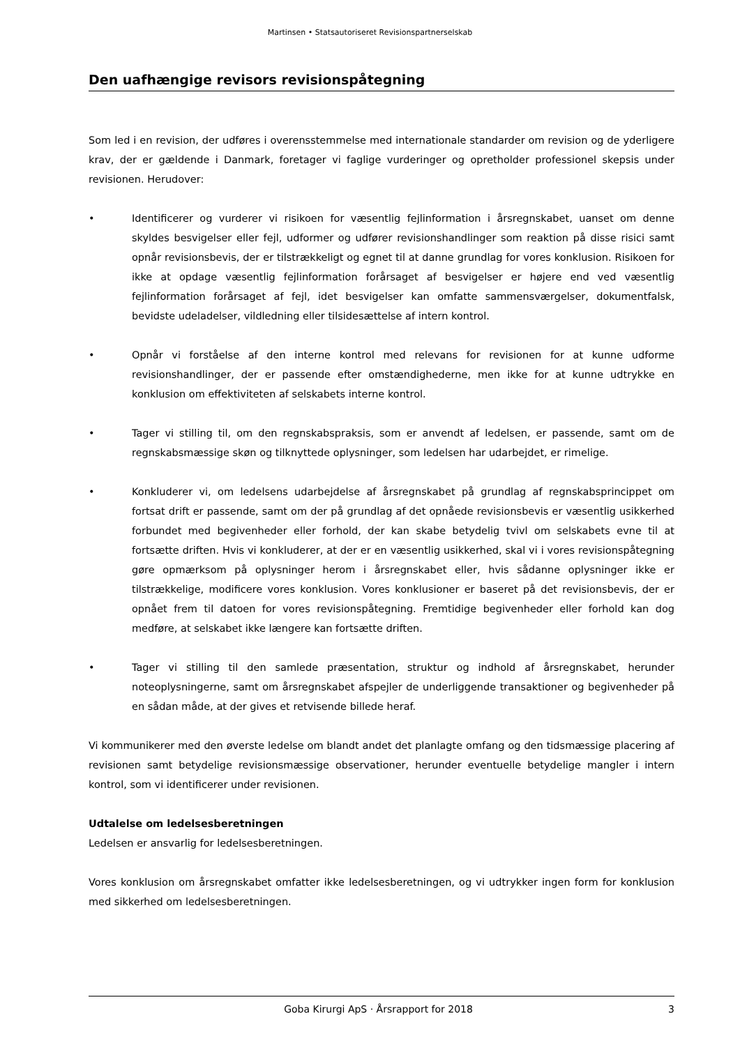Martinsen • Statsautoriseret Revisionspartnerselskab
Den uafhængige revisors revisionspåtegning
Som led i en revision, der udføres i overensstemmelse med internationale standarder om revision og de yderligere krav, der er gældende i Danmark, foretager vi faglige vurderinger og opretholder professionel skepsis under revisionen. Herudover:
• Identificerer og vurderer vi risikoen for væsentlig fejlinformation i årsregnskabet, uanset om denne skyldes besvigelser eller fejl, udformer og udfører revisionshandlinger som reaktion på disse risici samt opnår revisionsbevis, der er tilstrækkeligt og egnet til at danne grundlag for vores konklusion. Risikoen for ikke at opdage væsentlig fejlinformation forårsaget af besvigelser er højere end ved væsentlig fejlinformation forårsaget af fejl, idet besvigelser kan omfatte sammensværgelser, dokumentfalsk, bevidste udeladelser, vildledning eller tilsidesættelse af intern kontrol.
• Opnår vi forståelse af den interne kontrol med relevans for revisionen for at kunne udforme revisionshandlinger, der er passende efter omstændighederne, men ikke for at kunne udtrykke en konklusion om effektiviteten af selskabets interne kontrol.
• Tager vi stilling til, om den regnskabspraksis, som er anvendt af ledelsen, er passende, samt om de regnskabsmæssige skøn og tilknyttede oplysninger, som ledelsen har udarbejdet, er rimelige.
• Konkluderer vi, om ledelsens udarbejdelse af årsregnskabet på grundlag af regnskabsprincippet om fortsat drift er passende, samt om der på grundlag af det opnåede revisionsbevis er væsentlig usikkerhed forbundet med begivenheder eller forhold, der kan skabe betydelig tvivl om selskabets evne til at fortsætte driften. Hvis vi konkluderer, at der er en væsentlig usikkerhed, skal vi i vores revisionspåtegning gøre opmærksom på oplysninger herom i årsregnskabet eller, hvis sådanne oplysninger ikke er tilstrækkelige, modificere vores konklusion. Vores konklusioner er baseret på det revisionsbevis, der er opnået frem til datoen for vores revisionspåtegning. Fremtidige begivenheder eller forhold kan dog medføre, at selskabet ikke længere kan fortsætte driften.
• Tager vi stilling til den samlede præsentation, struktur og indhold af årsregnskabet, herunder noteoplysningerne, samt om årsregnskabet afspejler de underliggende transaktioner og begivenheder på en sådan måde, at der gives et retvisende billede heraf.
Vi kommunikerer med den øverste ledelse om blandt andet det planlagte omfang og den tidsmæssige placering af revisionen samt betydelige revisionsmæssige observationer, herunder eventuelle betydelige mangler i intern kontrol, som vi identificerer under revisionen.
Udtalelse om ledelsesberetningen
Ledelsen er ansvarlig for ledelsesberetningen.
Vores konklusion om årsregnskabet omfatter ikke ledelsesberetningen, og vi udtrykker ingen form for konklusion med sikkerhed om ledelsesberetningen.
Goba Kirurgi ApS · Årsrapport for 2018 3